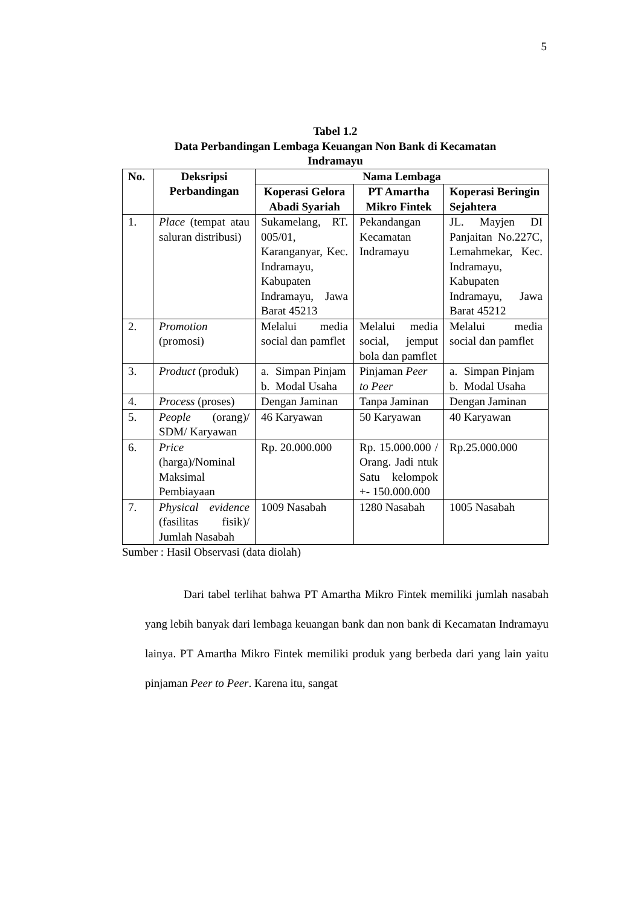5
Tabel 1.2
Data Perbandingan Lembaga Keuangan Non Bank di Kecamatan
Indramayu
| No. | Deksripsi Perbandingan | Nama Lembaga | | |
| --- | --- | --- | --- | --- |
| | | Koperasi Gelora Abadi Syariah | PT Amartha Mikro Fintek | Koperasi Beringin Sejahtera |
| 1. | Place (tempat atau saluran distribusi) | Sukamelang, RT. 005/01, Karanganyar, Kec. Indramayu, Kabupaten Indramayu, Jawa Barat 45213 | Pekandangan Kecamatan Indramayu | JL. Mayjen DI Panjaitan No.227C, Lemahmekar, Kec. Indramayu, Kabupaten Indramayu, Jawa Barat 45212 |
| 2. | Promotion (promosi) | Melalui media social dan pamflet | Melalui media social, jemput bola dan pamflet | Melalui media social dan pamflet |
| 3. | Product (produk) | a. Simpan Pinjam b. Modal Usaha | Pinjaman Peer to Peer | a. Simpan Pinjam b. Modal Usaha |
| 4. | Process (proses) | Dengan Jaminan | Tanpa Jaminan | Dengan Jaminan |
| 5. | People (orang)/ SDM/ Karyawan | 46 Karyawan | 50 Karyawan | 40 Karyawan |
| 6. | Price (harga)/Nominal Maksimal Pembiayaan | Rp. 20.000.000 | Rp. 15.000.000 / Orang. Jadi ntuk Satu kelompok +- 150.000.000 | Rp.25.000.000 |
| 7. | Physical evidence (fasilitas fisik)/ Jumlah Nasabah | 1009 Nasabah | 1280 Nasabah | 1005 Nasabah |
Sumber : Hasil Observasi (data diolah)
Dari tabel terlihat bahwa PT Amartha Mikro Fintek memiliki jumlah nasabah yang lebih banyak dari lembaga keuangan bank dan non bank di Kecamatan Indramayu lainya. PT Amartha Mikro Fintek memiliki produk yang berbeda dari yang lain yaitu pinjaman Peer to Peer. Karena itu, sangat